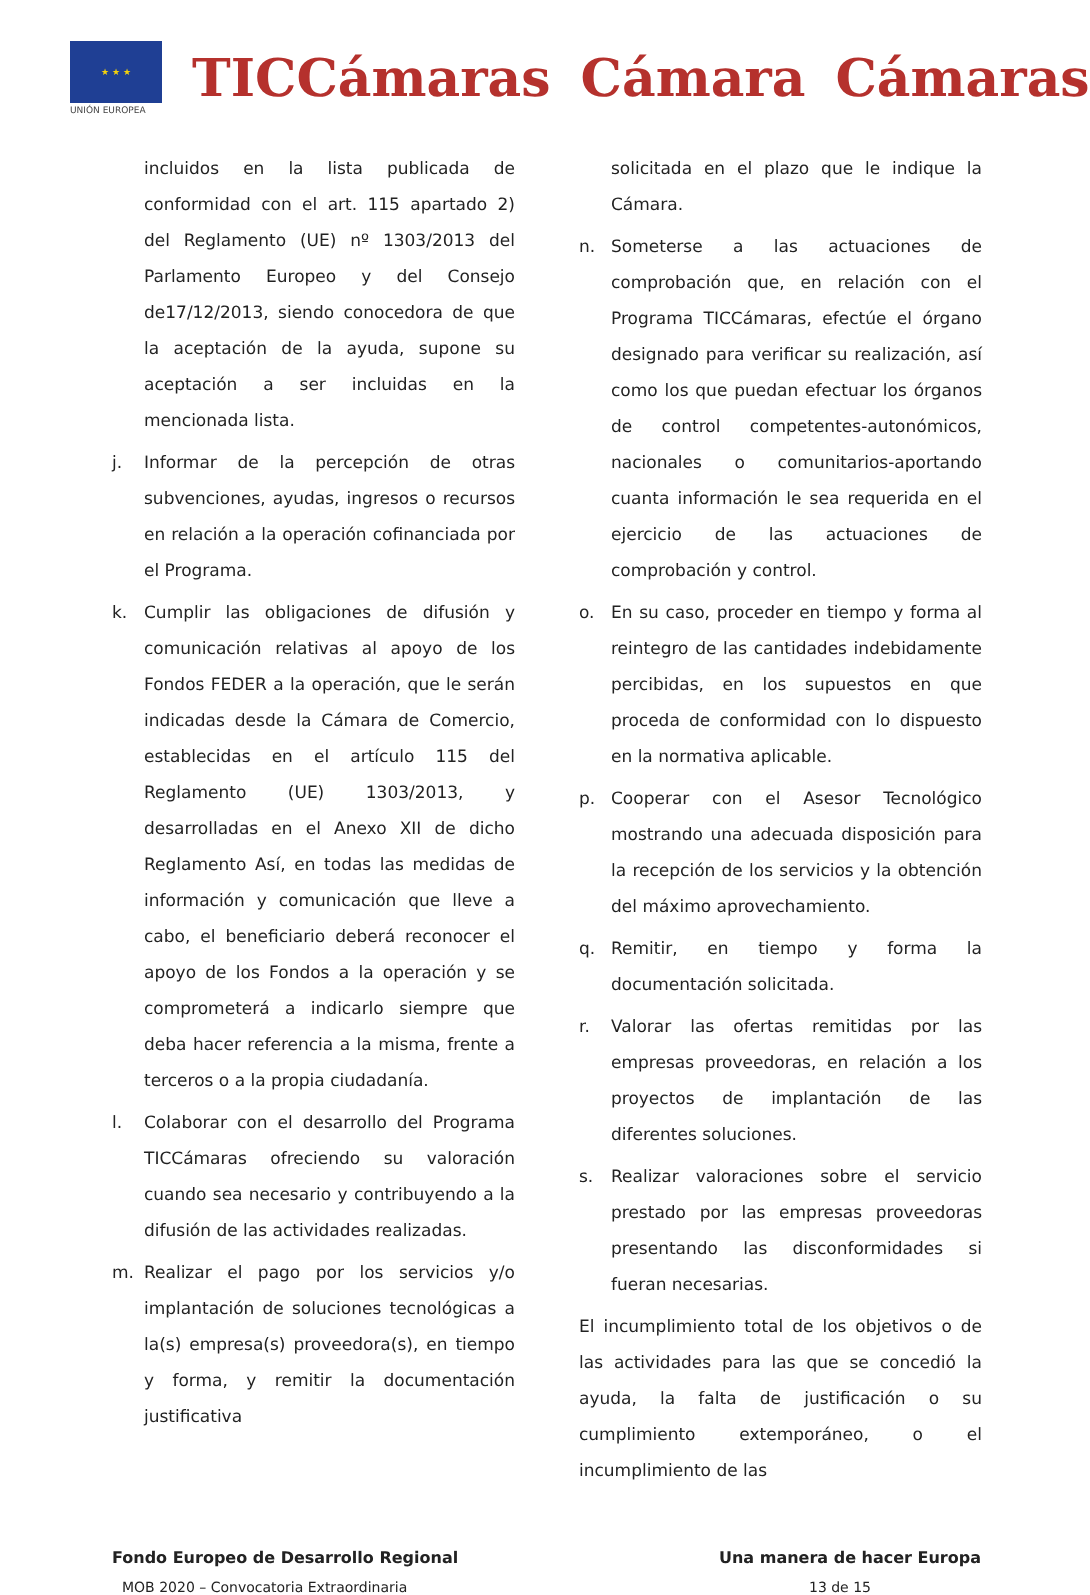★ ★ ★
UNIÓN EUROPEA
TICCámaras Cámara Cámaras
incluidos en la lista publicada de conformidad con el art. 115 apartado 2) del Reglamento (UE) nº 1303/2013 del Parlamento Europeo y del Consejo de17/12/2013, siendo conocedora de que la aceptación de la ayuda, supone su aceptación a ser incluidas en la mencionada lista.
j. Informar de la percepción de otras subvenciones, ayudas, ingresos o recursos en relación a la operación cofinanciada por el Programa.
k. Cumplir las obligaciones de difusión y comunicación relativas al apoyo de los Fondos FEDER a la operación, que le serán indicadas desde la Cámara de Comercio, establecidas en el artículo 115 del Reglamento (UE) 1303/2013, y desarrolladas en el Anexo XII de dicho Reglamento Así, en todas las medidas de información y comunicación que lleve a cabo, el beneficiario deberá reconocer el apoyo de los Fondos a la operación y se comprometerá a indicarlo siempre que deba hacer referencia a la misma, frente a terceros o a la propia ciudadanía.
l. Colaborar con el desarrollo del Programa TICCámaras ofreciendo su valoración cuando sea necesario y contribuyendo a la difusión de las actividades realizadas.
m. Realizar el pago por los servicios y/o implantación de soluciones tecnológicas a la(s) empresa(s) proveedora(s), en tiempo y forma, y remitir la documentación justificativa
solicitada en el plazo que le indique la Cámara.
n. Someterse a las actuaciones de comprobación que, en relación con el Programa TICCámaras, efectúe el órgano designado para verificar su realización, así como los que puedan efectuar los órganos de control competentes-autonómicos, nacionales o comunitarios-aportando cuanta información le sea requerida en el ejercicio de las actuaciones de comprobación y control.
o. En su caso, proceder en tiempo y forma al reintegro de las cantidades indebidamente percibidas, en los supuestos en que proceda de conformidad con lo dispuesto en la normativa aplicable.
p. Cooperar con el Asesor Tecnológico mostrando una adecuada disposición para la recepción de los servicios y la obtención del máximo aprovechamiento.
q. Remitir, en tiempo y forma la documentación solicitada.
r. Valorar las ofertas remitidas por las empresas proveedoras, en relación a los proyectos de implantación de las diferentes soluciones.
s. Realizar valoraciones sobre el servicio prestado por las empresas proveedoras presentando las disconformidades si fueran necesarias.
El incumplimiento total de los objetivos o de las actividades para las que se concedió la ayuda, la falta de justificación o su cumplimiento extemporáneo, o el incumplimiento de las
Fondo Europeo de Desarrollo Regional Una manera de hacer Europa
MOB 2020 – Convocatoria Extraordinaria 13 de 15